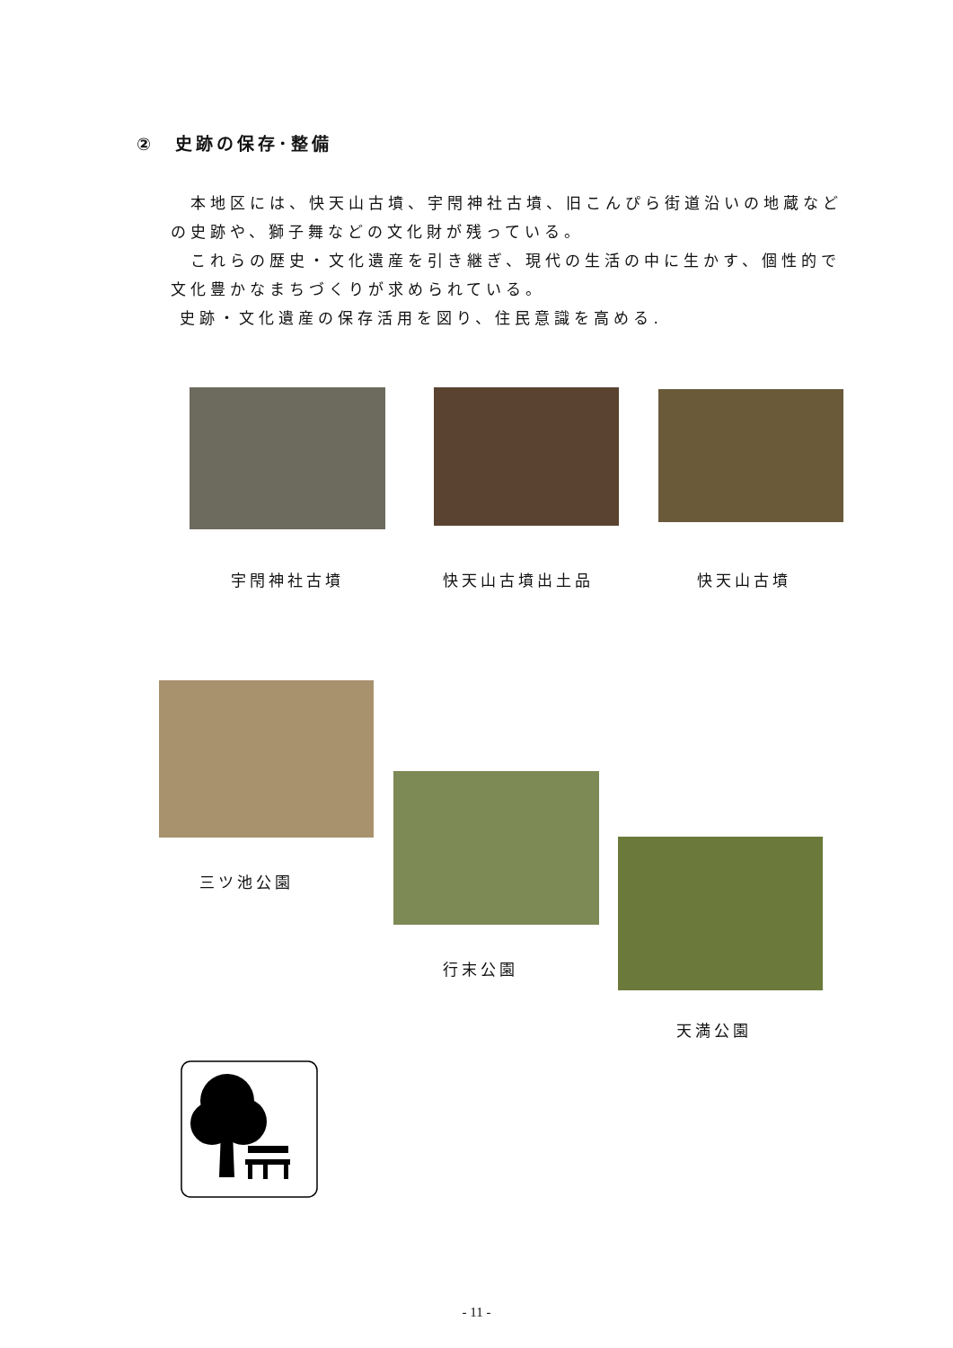②　史跡の保存･整備
　本地区には、快天山古墳、宇閇神社古墳、旧こんぴら街道沿いの地蔵などの史跡や、獅子舞などの文化財が残っている。
　これらの歴史・文化遺産を引き継ぎ、現代の生活の中に生かす、個性的で文化豊かなまちづくりが求められている。
史跡・文化遺産の保存活用を図り、住民意識を高める.
宇閇神社古墳 快天山古墳出土品 快天山古墳
三ツ池公園
行末公園
天満公園
- 11 -